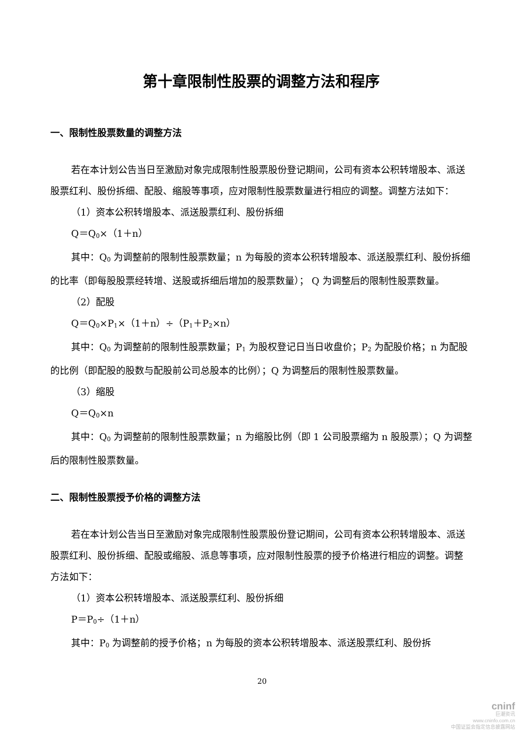第十章限制性股票的调整方法和程序
一、限制性股票数量的调整方法
若在本计划公告当日至激励对象完成限制性股票股份登记期间，公司有资本公积转增股本、派送股票红利、股份拆细、配股、缩股等事项，应对限制性股票数量进行相应的调整。调整方法如下：
（1）资本公积转增股本、派送股票红利、股份拆细
Q＝Q<sub>0</sub>×（1＋n）
其中：Q<sub>0</sub> 为调整前的限制性股票数量；n 为每股的资本公积转增股本、派送股票红利、股份拆细的比率（即每股股票经转增、送股或拆细后增加的股票数量）； Q 为调整后的限制性股票数量。
（2）配股
Q＝Q<sub>0</sub>×P<sub>1</sub>×（1＋n）÷（P<sub>1</sub>＋P<sub>2</sub>×n）
其中：Q<sub>0</sub> 为调整前的限制性股票数量；P<sub>1</sub> 为股权登记日当日收盘价；P<sub>2</sub> 为配股价格；n 为配股的比例（即配股的股数与配股前公司总股本的比例）；Q 为调整后的限制性股票数量。
（3）缩股
Q＝Q<sub>0</sub>×n
其中：Q<sub>0</sub> 为调整前的限制性股票数量；n 为缩股比例（即 1 公司股票缩为 n 股股票）；Q 为调整后的限制性股票数量。
二、限制性股票授予价格的调整方法
若在本计划公告当日至激励对象完成限制性股票股份登记期间，公司有资本公积转增股本、派送股票红利、股份拆细、配股或缩股、派息等事项，应对限制性股票的授予价格进行相应的调整。调整方法如下：
（1）资本公积转增股本、派送股票红利、股份拆细
P＝P<sub>0</sub>÷（1＋n）
其中：P<sub>0</sub> 为调整前的授予价格；n 为每股的资本公积转增股本、派送股票红利、股份拆
20
cninf
巨潮资讯
www.cninfo.com.cn
中国证监会指定信息披露网站